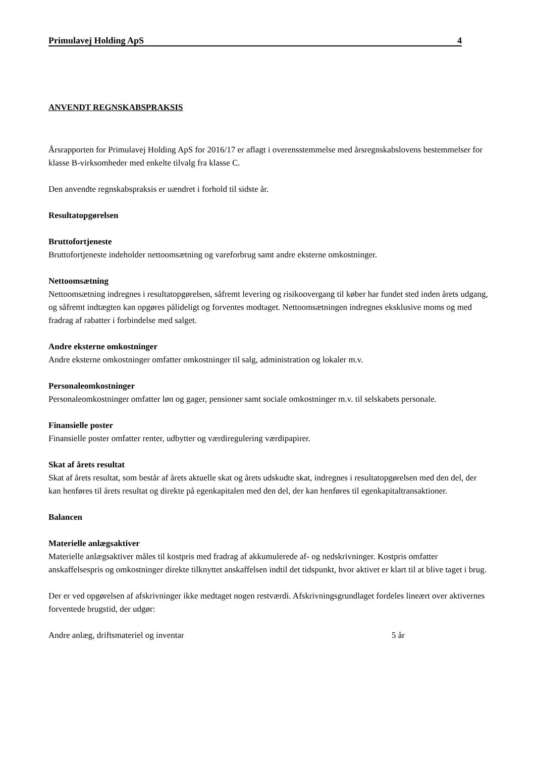Primulavej Holding ApS 4
ANVENDT REGNSKABSPRAKSIS
Årsrapporten for Primulavej Holding ApS for 2016/17 er aflagt i overensstemmelse med årsregnskabslovens bestemmelser for klasse B-virksomheder med enkelte tilvalg fra klasse C.
Den anvendte regnskabspraksis er uændret i forhold til sidste år.
Resultatopgørelsen
Bruttofortjeneste
Bruttofortjeneste indeholder nettoomsætning og vareforbrug samt andre eksterne omkostninger.
Nettoomsætning
Nettoomsætning indregnes i resultatopgørelsen, såfremt levering og risikoovergang til køber har fundet sted inden årets udgang, og såfremt indtægten kan opgøres pålideligt og forventes modtaget. Nettoomsætningen indregnes eksklusive moms og med fradrag af rabatter i forbindelse med salget.
Andre eksterne omkostninger
Andre eksterne omkostninger omfatter omkostninger til salg, administration og lokaler m.v.
Personaleomkostninger
Personaleomkostninger omfatter løn og gager, pensioner samt sociale omkostninger m.v. til selskabets personale.
Finansielle poster
Finansielle poster omfatter renter, udbytter og værdiregulering værdipapirer.
Skat af årets resultat
Skat af årets resultat, som består af årets aktuelle skat og årets udskudte skat, indregnes i resultatopgørelsen med den del, der kan henføres til årets resultat og direkte på egenkapitalen med den del, der kan henføres til egenkapitaltransaktioner.
Balancen
Materielle anlægsaktiver
Materielle anlægsaktiver måles til kostpris med fradrag af akkumulerede af- og nedskrivninger. Kostpris omfatter anskaffelsespris og omkostninger direkte tilknyttet anskaffelsen indtil det tidspunkt, hvor aktivet er klart til at blive taget i brug.
Der er ved opgørelsen af afskrivninger ikke medtaget nogen restværdi. Afskrivningsgrundlaget fordeles lineært over aktivernes forventede brugstid, der udgør:
Andre anlæg, driftsmateriel og inventar 5 år